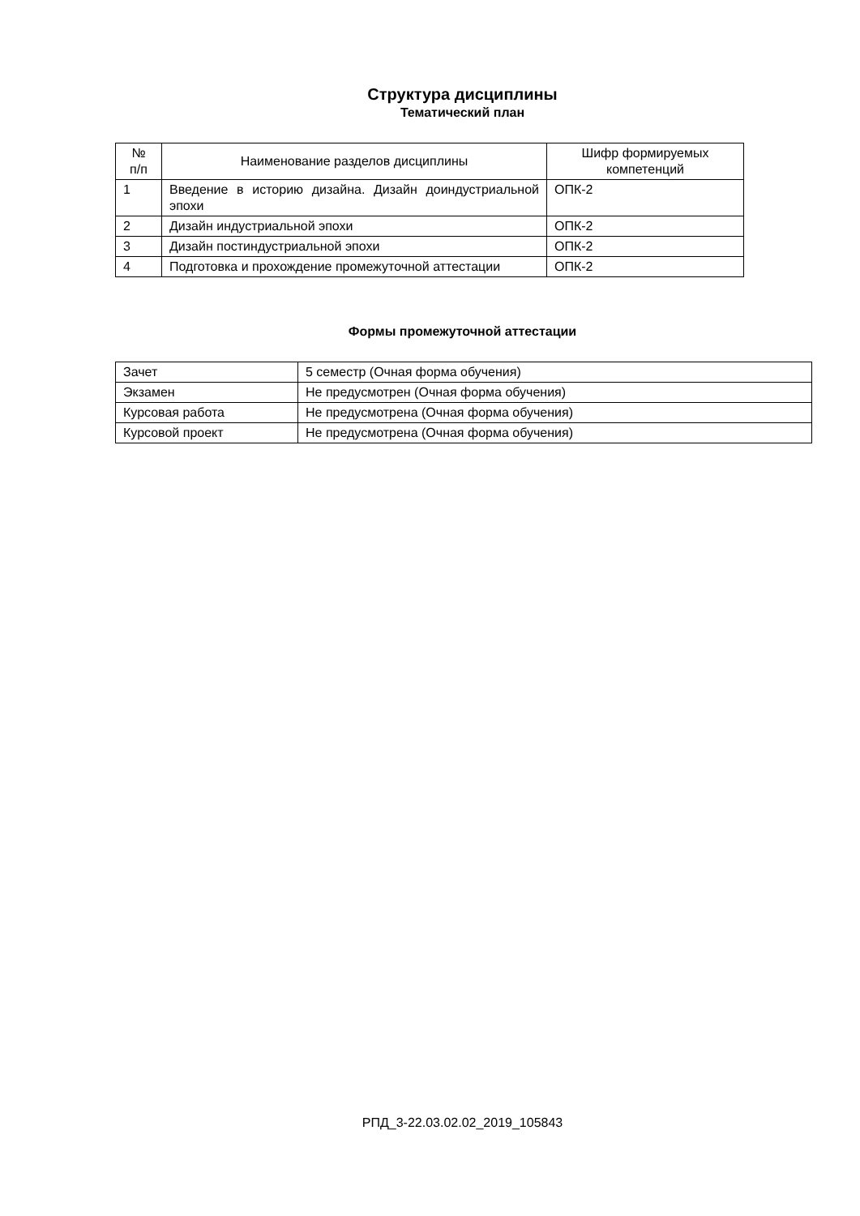Структура дисциплины
Тематический план
| № п/п | Наименование разделов дисциплины | Шифр формируемых компетенций |
| 1 | Введение в историю дизайна. Дизайн доиндустриальной эпохи | ОПК-2 |
| 2 | Дизайн индустриальной эпохи | ОПК-2 |
| 3 | Дизайн постиндустриальной эпохи | ОПК-2 |
| 4 | Подготовка и прохождение промежуточной аттестации | ОПК-2 |
Формы промежуточной аттестации
| Зачет | 5 семестр (Очная форма обучения) |
| Экзамен | Не предусмотрен (Очная форма обучения) |
| Курсовая работа | Не предусмотрена (Очная форма обучения) |
| Курсовой проект | Не предусмотрена (Очная форма обучения) |
РПД_3-22.03.02.02_2019_105843